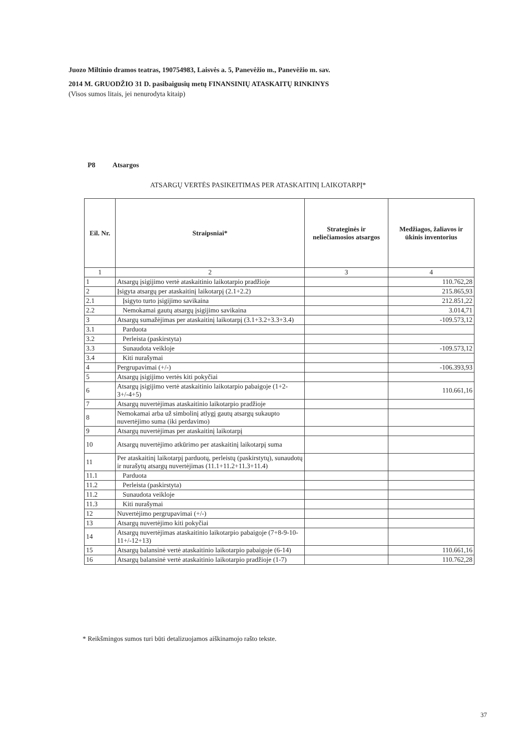Juozo Miltinio dramos teatras, 190754983, Laisvės a. 5, Panevėžio m., Panevėžio m. sav.
2014 M. GRUODŽIO 31 D. pasibaigusių metų FINANSINIŲ ATASKAITŲ RINKINYS
(Visos sumos litais, jei nenurodyta kitaip)
P8 Atsargos
ATSARGŲ VERTĖS PASIKEITIMAS PER ATASKAITINĮ LAIKOTARPĮ*
| Eil. Nr. | Straipsniai* | Strateginės ir neliečiamosios atsargos | Medžiagos, žaliavos ir ūkinis inventorius |
| --- | --- | --- | --- |
| 1 | 2 | 3 | 4 |
| 1 | Atsargų įsigijimo vertė ataskaitinio laikotarpio pradžioje | | 110.762,28 |
| 2 | Įsigyta atsargų per ataskaitinį laikotarpį (2.1+2.2) | | 215.865,93 |
| 2.1 | Įsigyto turto įsigijimo savikaina | | 212.851,22 |
| 2.2 | Nemokamai gautų atsargų įsigijimo savikaina | | 3.014,71 |
| 3 | Atsargų sumažėjimas per ataskaitinį laikotarpį (3.1+3.2+3.3+3.4) | | -109.573,12 |
| 3.1 | Parduota | | |
| 3.2 | Perleista (paskirstyta) | | |
| 3.3 | Sunaudota veikloje | | -109.573,12 |
| 3.4 | Kiti nurašymai | | |
| 4 | Pergrupavimai (+/-) | | -106.393,93 |
| 5 | Atsargų įsigijimo vertės kiti pokyčiai | | |
| 6 | Atsargų įsigijimo vertė ataskaitinio laikotarpio pabaigoje (1+2-3+/-4+5) | | 110.661,16 |
| 7 | Atsargų nuvertėjimas ataskaitinio laikotarpio pradžioje | | |
| 8 | Nemokamai arba už simbolinį atlygį gautų atsargų sukaupto nuvertėjimo suma (iki perdavimo) | | |
| 9 | Atsargų nuvertėjimas per ataskaitinį laikotarpį | | |
| 10 | Atsargų nuvertėjimo atkūrimo per ataskaitinį laikotarpį suma | | |
| 11 | Per ataskaitinį laikotarpį parduotų, perleistų (paskirstytų), sunaudotų ir nurašytų atsargų nuvertėjimas (11.1+11.2+11.3+11.4) | | |
| 11.1 | Parduota | | |
| 11.2 | Perleista (paskirstyta) | | |
| 11.2 | Sunaudota veikloje | | |
| 11.3 | Kiti nurašymai | | |
| 12 | Nuvertėjimo pergrupavimai (+/-) | | |
| 13 | Atsargų nuvertėjimo kiti pokyčiai | | |
| 14 | Atsargų nuvertėjimas ataskaitinio laikotarpio pabaigoje (7+8-9-10-11+/-12+13) | | |
| 15 | Atsargų balansinė vertė ataskaitinio laikotarpio pabaigoje (6-14) | | 110.661,16 |
| 16 | Atsargų balansinė vertė ataskaitinio laikotarpio pradžioje (1-7) | | 110.762,28 |
* Reikšmingos sumos turi būti detalizuojamos aiškinamojo rašto tekste.
37